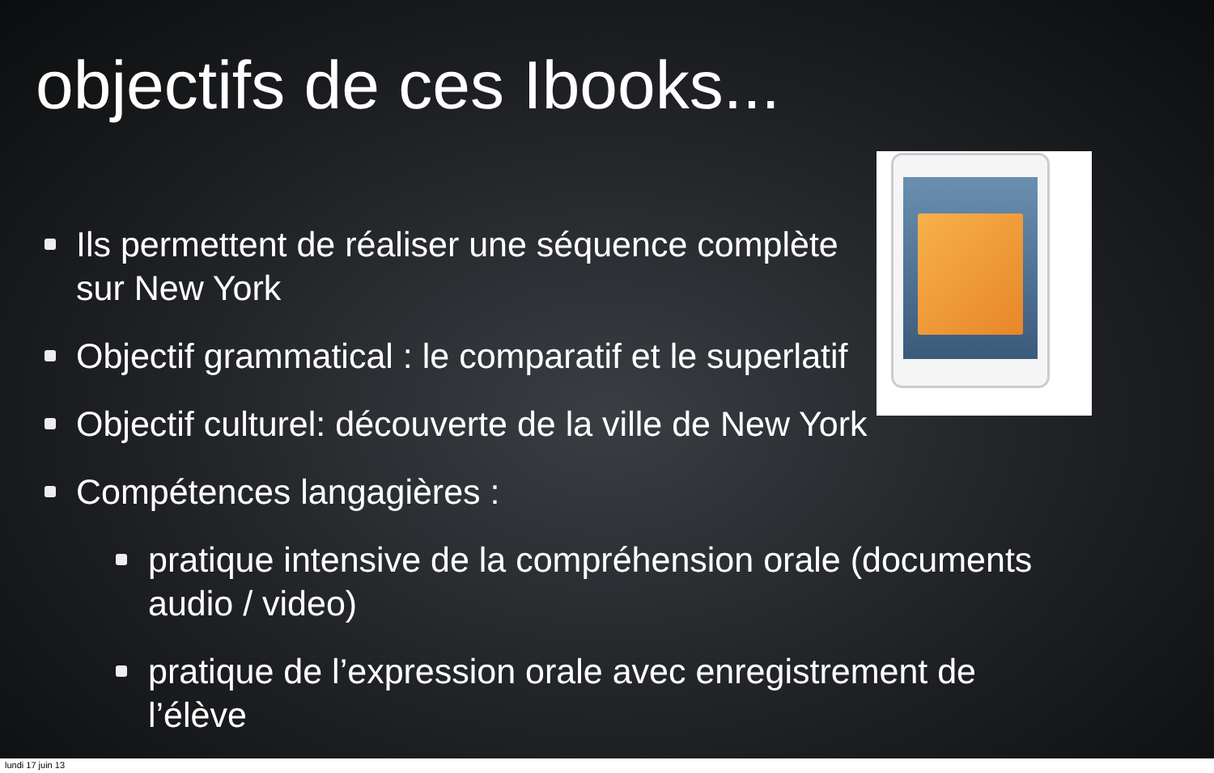objectifs de ces Ibooks...
Ils permettent de réaliser une séquence complète sur New York
Objectif grammatical : le comparatif et le superlatif
Objectif culturel: découverte de la ville de New York
Compétences langagières :
pratique intensive de la compréhension orale (documents audio / video)
pratique de l’expression orale avec enregistrement de l’élève
lundi 17 juin 13